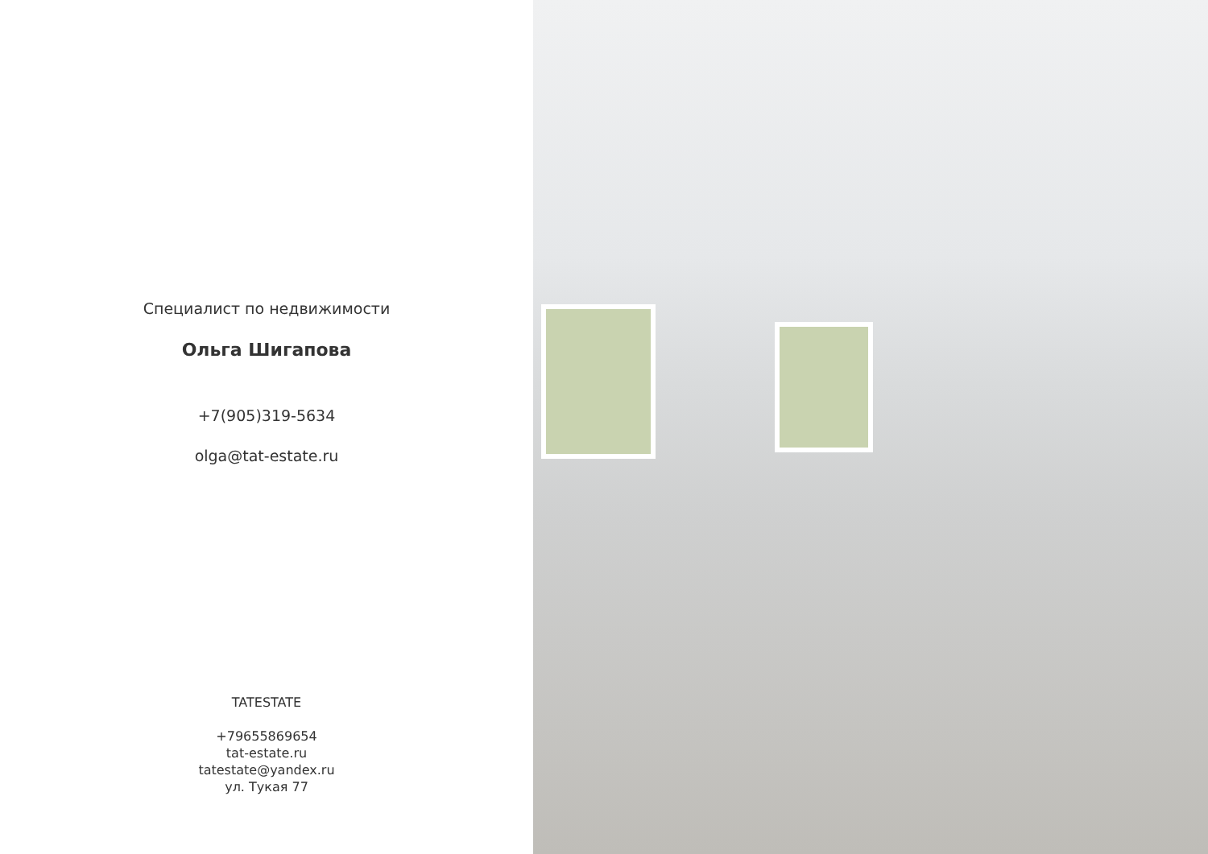Специалист по недвижимости
Ольга Шигапова
+7(905)319-5634
olga@tat-estate.ru
TATESTATE
+79655869654
tat-estate.ru
tatestate@yandex.ru
ул. Тукая 77